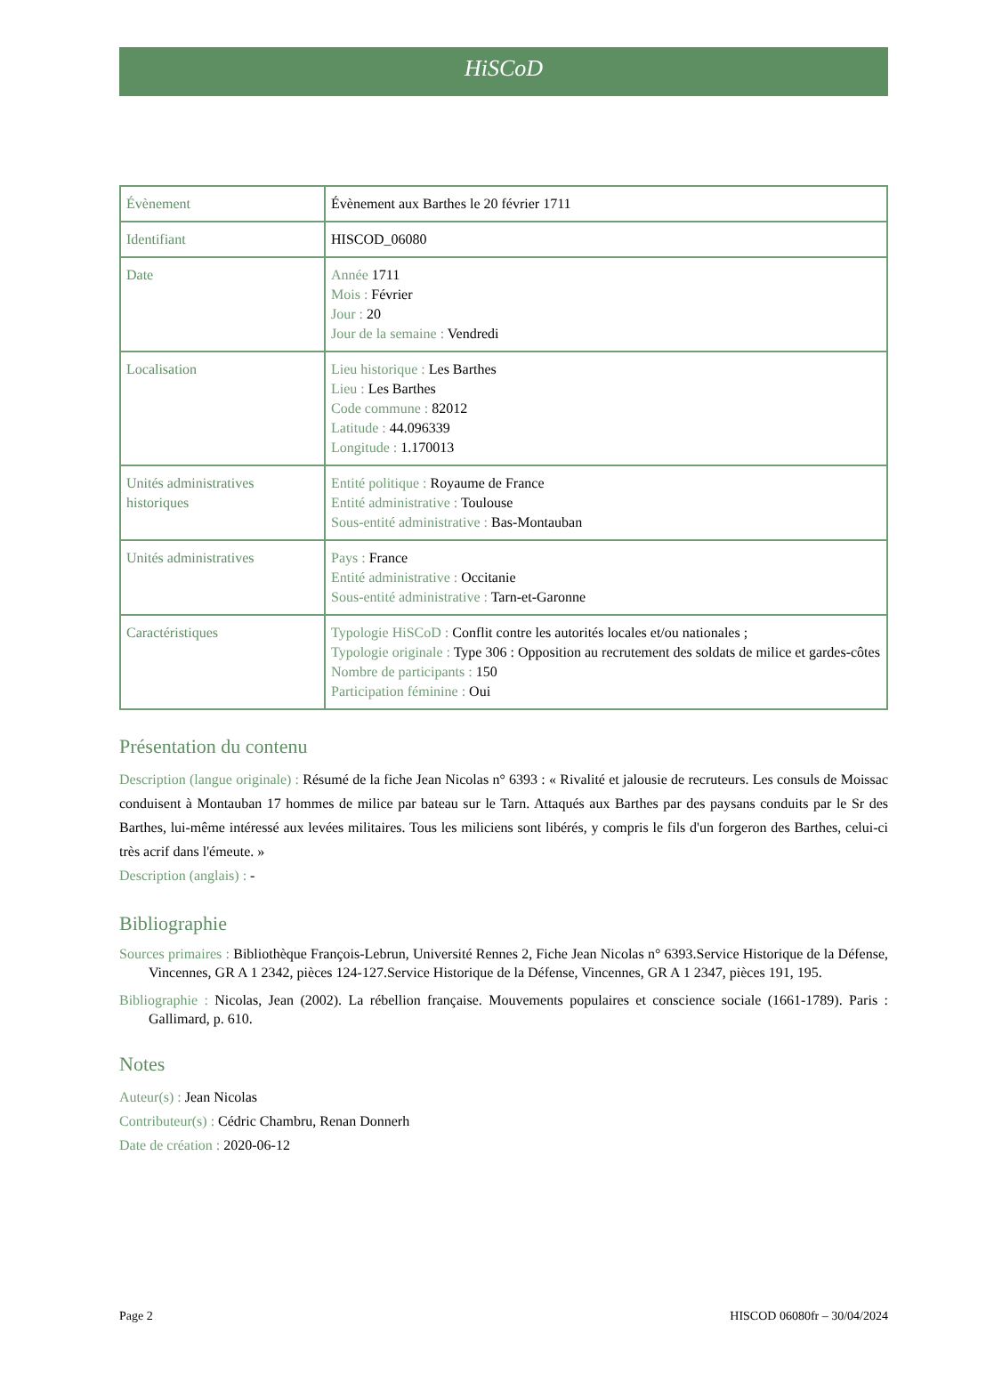HiSCoD
| Évènement | Évènement aux Barthes le 20 février 1711 |
| Identifiant | HISCOD_06080 |
| Date | Année 1711 Mois : Février Jour : 20 Jour de la semaine : Vendredi |
| Localisation | Lieu historique : Les Barthes Lieu : Les Barthes Code commune : 82012 Latitude : 44.096339 Longitude : 1.170013 |
| Unités administratives historiques | Entité politique : Royaume de France Entité administrative : Toulouse Sous-entité administrative : Bas-Montauban |
| Unités administratives | Pays : France Entité administrative : Occitanie Sous-entité administrative : Tarn-et-Garonne |
| Caractéristiques | Typologie HiSCoD : Conflit contre les autorités locales et/ou nationales ; Typologie originale : Type 306 : Opposition au recrutement des soldats de milice et gardes-côtes Nombre de participants : 150 Participation féminine : Oui |
Présentation du contenu
Description (langue originale) : Résumé de la fiche Jean Nicolas n° 6393 : « Rivalité et jalousie de recruteurs. Les consuls de Moissac conduisent à Montauban 17 hommes de milice par bateau sur le Tarn. Attaqués aux Barthes par des paysans conduits par le Sr des Barthes, lui-même intéressé aux levées militaires. Tous les miliciens sont libérés, y compris le fils d'un forgeron des Barthes, celui-ci très acrif dans l'émeute. »
Description (anglais) : -
Bibliographie
Sources primaires : Bibliothèque François-Lebrun, Université Rennes 2, Fiche Jean Nicolas n° 6393.Service Historique de la Défense, Vincennes, GR A 1 2342, pièces 124-127.Service Historique de la Défense, Vincennes, GR A 1 2347, pièces 191, 195.
Bibliographie : Nicolas, Jean (2002). La rébellion française. Mouvements populaires et conscience sociale (1661-1789). Paris : Gallimard, p. 610.
Notes
Auteur(s) : Jean Nicolas
Contributeur(s) : Cédric Chambru, Renan Donnerh
Date de création : 2020-06-12
Page 2 HISCOD 06080fr – 30/04/2024